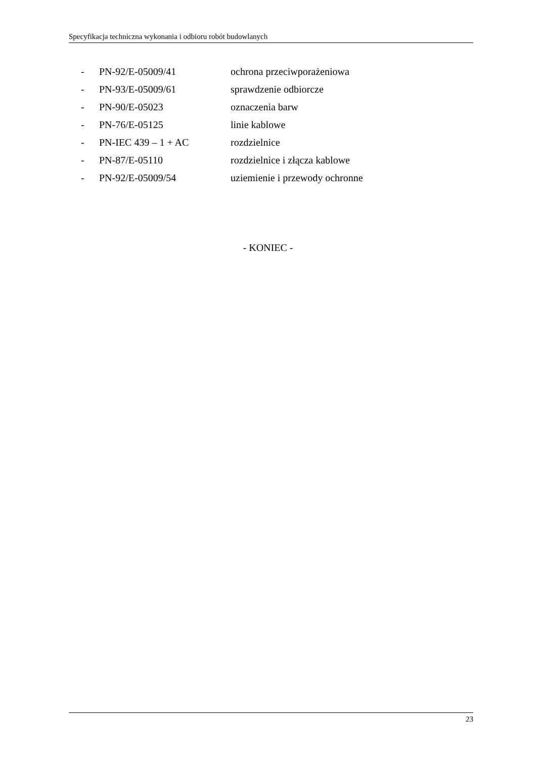Specyfikacja techniczna wykonania i odbioru robót budowlanych
- PN-92/E-05009/41 ochrona przeciwporażeniowa
- PN-93/E-05009/61 sprawdzenie odbiorcze
- PN-90/E-05023 oznaczenia barw
- PN-76/E-05125 linie kablowe
- PN-IEC 439 – 1 + AC rozdzielnice
- PN-87/E-05110 rozdzielnice i złącza kablowe
- PN-92/E-05009/54 uziemienie i przewody ochronne
- KONIEC -
23